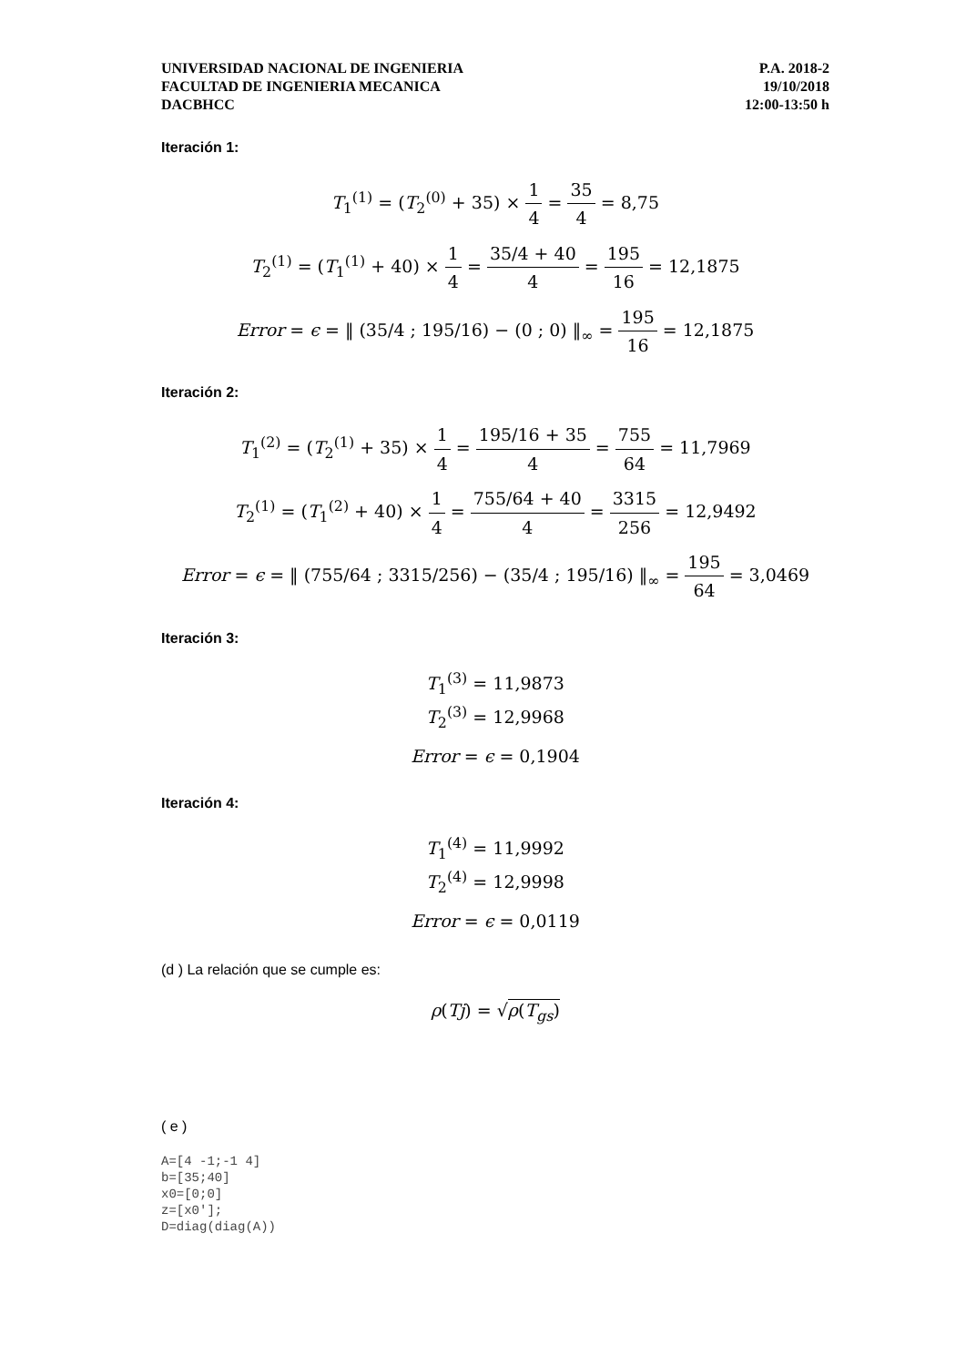UNIVERSIDAD NACIONAL DE INGENIERIA
FACULTAD DE INGENIERIA MECANICA
DACBHCC
P.A. 2018-2
19/10/2018
12:00-13:50 h
Iteración 1:
T<sub>1</sub><sup>(1)</sup> = (T<sub>2</sub><sup>(0)</sup> + 35) × 1 4 = 35 4 = 8,75
T<sub>2</sub><sup>(1)</sup> = (T<sub>1</sub><sup>(1)</sup> + 40) × 1 4 = 35/4 + 40 4 = 195 16 = 12,1875
Error = ϵ = ‖ (35/4 ; 195/16) − (0 ; 0) ‖<sub>∞</sub> = 195 16 = 12,1875
Iteración 2:
T<sub>1</sub><sup>(2)</sup> = (T<sub>2</sub><sup>(1)</sup> + 35) × 1 4 = 195/16 + 35 4 = 755 64 = 11,7969
T<sub>2</sub><sup>(1)</sup> = (T<sub>1</sub><sup>(2)</sup> + 40) × 1 4 = 755/64 + 40 4 = 3315 256 = 12,9492
Error = ϵ = ‖ (755/64 ; 3315/256) − (35/4 ; 195/16) ‖<sub>∞</sub> = 195 64 = 3,0469
Iteración 3:
T<sub>1</sub><sup>(3)</sup> = 11,9873
T<sub>2</sub><sup>(3)</sup> = 12,9968
Error = ϵ = 0,1904
Iteración 4:
T<sub>1</sub><sup>(4)</sup> = 11,9992
T<sub>2</sub><sup>(4)</sup> = 12,9998
Error = ϵ = 0,0119
(d ) La relación que se cumple es:
ρ(Tj) = √ρ(T<sub>gs</sub>)
( e )
A=[4 -1;-1 4]
b=[35;40]
x0=[0;0]
z=[x0'];
D=diag(diag(A))